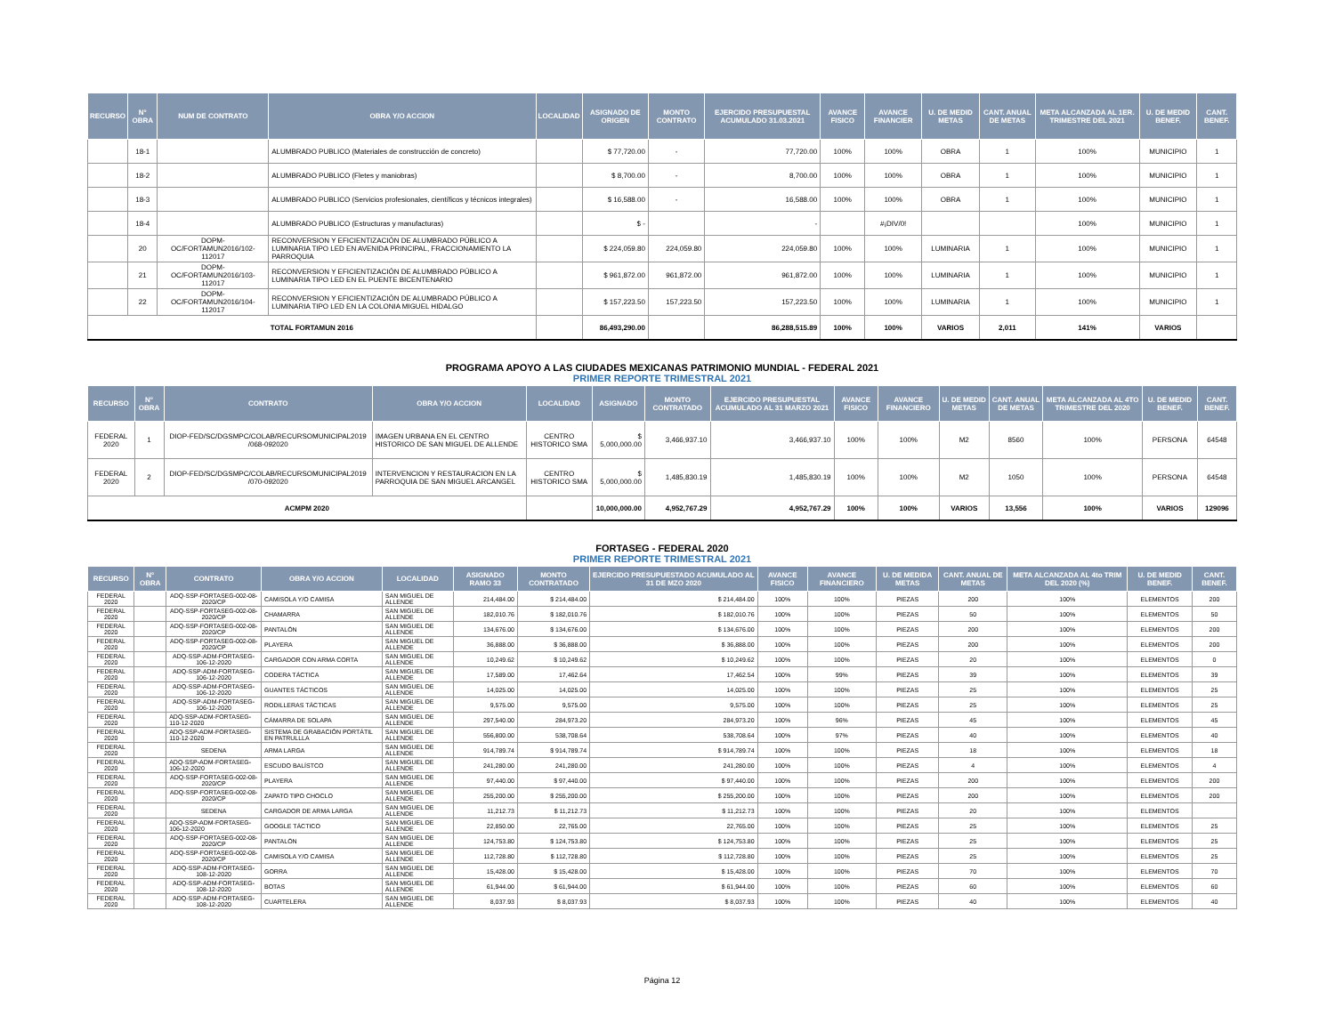| RECURSO | N° OBRA | NUM DE CONTRATO | OBRA Y/O ACCION | LOCALIDAD | ASIGNADO DE ORIGEN | MONTO CONTRATO | EJERCIDO PRESUPUESTAL ACUMULADO 31.03.2021 | AVANCE FISICO | AVANCE FINANCIER | U. DE MEDID METAS | CANT. ANUAL DE METAS | META ALCANZADA AL 1ER. TRIMESTRE DEL 2021 | U. DE MEDID BENEF. | CANT. BENEF. |
| --- | --- | --- | --- | --- | --- | --- | --- | --- | --- | --- | --- | --- | --- | --- |
| | 18-1 | | ALUMBRADO PUBLICO (Materiales de construcción de concreto) | | $ 77,720.00 | - | 77,720.00 | 100% | 100% | OBRA | 1 | 100% | MUNICIPIO | 1 |
| | 18-2 | | ALUMBRADO PUBLICO (Fletes y maniobras) | | $ 8,700.00 | - | 8,700.00 | 100% | 100% | OBRA | 1 | 100% | MUNICIPIO | 1 |
| | 18-3 | | ALUMBRADO PUBLICO (Servicios profesionales, científicos y técnicos integrales) | | $ 16,588.00 | - | 16,588.00 | 100% | 100% | OBRA | 1 | 100% | MUNICIPIO | 1 |
| | 18-4 | | ALUMBRADO PUBLICO (Estructuras y manufacturas) | | $ - | | - | | #¡DIV/0! | | | 100% | MUNICIPIO | 1 |
| | 20 | DOPM-OC/FORTAMUN2016/102-112017 | RECONVERSION Y EFICIENTIZACIÓN DE ALUMBRADO PÚBLICO A LUMINARIA TIPO LED EN AVENIDA PRINCIPAL, FRACCIONAMIENTO LA PARROQUIA | | $ 224,059.80 | 224,059.80 | 224,059.80 | 100% | 100% | LUMINARIA | 1 | 100% | MUNICIPIO | 1 |
| | 21 | DOPM-OC/FORTAMUN2016/103-112017 | RECONVERSION Y EFICIENTIZACIÓN DE ALUMBRADO PÚBLICO A LUMINARIA TIPO LED EN EL PUENTE BICENTENARIO | | $ 961,872.00 | 961,872.00 | 961,872.00 | 100% | 100% | LUMINARIA | 1 | 100% | MUNICIPIO | 1 |
| | 22 | DOPM-OC/FORTAMUN2016/104-112017 | RECONVERSION Y EFICIENTIZACIÓN DE ALUMBRADO PÚBLICO A LUMINARIA TIPO LED EN LA COLONIA MIGUEL HIDALGO | | $ 157,223.50 | 157,223.50 | 157,223.50 | 100% | 100% | LUMINARIA | 1 | 100% | MUNICIPIO | 1 |
| TOTAL FORTAMUN 2016 | | | | | 86,493,290.00 | | 86,288,515.89 | 100% | 100% | VARIOS | 2,011 | 141% | VARIOS | |
PROGRAMA APOYO A LAS CIUDADES MEXICANAS PATRIMONIO MUNDIAL - FEDERAL 2021
PRIMER REPORTE TRIMESTRAL 2021
| RECURSO | N° OBRA | CONTRATO | OBRA Y/O ACCION | LOCALIDAD | ASIGNADO | MONTO CONTRATADO | EJERCIDO PRESUPUESTAL ACUMULADO AL 31 MARZO 2021 | AVANCE FISICO | AVANCE FINANCIERO | U. DE MEDID METAS | CANT. ANUAL DE METAS | META ALCANZADA AL 4TO TRIMESTRE DEL 2020 | U. DE MEDID BENEF. | CANT. BENEF. |
| --- | --- | --- | --- | --- | --- | --- | --- | --- | --- | --- | --- | --- | --- | --- |
| FEDERAL 2020 | 1 | DIOP-FED/SC/DGSMPC/COLAB/RECURSOMUNICIPAL2019 /068-092020 | IMAGEN URBANA EN EL CENTRO HISTORICO DE SAN MIGUEL DE ALLENDE | CENTRO HISTORICO SMA | $ 5,000,000.00 | 3,466,937.10 | 3,466,937.10 | 100% | 100% | M2 | 8560 | 100% | PERSONA | 64548 |
| FEDERAL 2020 | 2 | DIOP-FED/SC/DGSMPC/COLAB/RECURSOMUNICIPAL2019 /070-092020 | INTERVENCION Y RESTAURACION EN LA PARROQUIA DE SAN MIGUEL ARCANGEL | CENTRO HISTORICO SMA | $ 5,000,000.00 | 1,485,830.19 | 1,485,830.19 | 100% | 100% | M2 | 1050 | 100% | PERSONA | 64548 |
| ACMPM 2020 | | | | | 10,000,000.00 | 4,952,767.29 | 4,952,767.29 | 100% | 100% | VARIOS | 13,556 | 100% | VARIOS | 129096 |
FORTASEG - FEDERAL 2020
PRIMER REPORTE TRIMESTRAL 2021
| RECURSO | N° OBRA | CONTRATO | OBRA Y/O ACCION | LOCALIDAD | ASIGNADO RAMO 33 | MONTO CONTRATADO | EJERCIDO PRESUPUESTADO ACUMULADO AL 31 DE MZO 2020 | AVANCE FISICO | AVANCE FINANCIERO | U. DE MEDIDA METAS | CANT. ANUAL DE METAS | META ALCANZADA AL 4to TRIM DEL 2020 (%) | U. DE MEDID BENEF. | CANT. BENEF. |
| --- | --- | --- | --- | --- | --- | --- | --- | --- | --- | --- | --- | --- | --- | --- |
| FEDERAL 2020 | | ADQ-SSP-FORTASEG-002-08-2020/CP | CAMISOLA Y/O CAMISA | SAN MIGUEL DE ALLENDE | 214,484.00 | $ 214,484.00 | $ 214,484.00 | 100% | 100% | PIEZAS | 200 | 100% | ELEMENTOS | 200 |
| FEDERAL 2020 | | ADQ-SSP-FORTASEG-002-08-2020/CP | CHAMARRA | SAN MIGUEL DE ALLENDE | 182,010.76 | $ 182,010.76 | $ 182,010.76 | 100% | 100% | PIEZAS | 50 | 100% | ELEMENTOS | 50 |
| FEDERAL 2020 | | ADQ-SSP-FORTASEG-002-08-2020/CP | PANTALÓN | SAN MIGUEL DE ALLENDE | 134,676.00 | $ 134,676.00 | $ 134,676.00 | 100% | 100% | PIEZAS | 200 | 100% | ELEMENTOS | 200 |
| FEDERAL 2020 | | ADQ-SSP-FORTASEG-002-08-2020/CP | PLAYERA | SAN MIGUEL DE ALLENDE | 36,888.00 | $ 36,888.00 | $ 36,888.00 | 100% | 100% | PIEZAS | 200 | 100% | ELEMENTOS | 200 |
| FEDERAL 2020 | | ADQ-SSP-ADM-FORTASEG-106-12-2020 | CARGADOR CON ARMA CORTA | SAN MIGUEL DE ALLENDE | 10,249.62 | $ 10,249.62 | $ 10,249.62 | 100% | 100% | PIEZAS | 20 | 100% | ELEMENTOS | 0 |
| FEDERAL 2020 | | ADQ-SSP-ADM-FORTASEG-106-12-2020 | CODERA TÁCTICA | SAN MIGUEL DE ALLENDE | 17,589.00 | 17,462.64 | 17,462.54 | 100% | 99% | PIEZAS | 39 | 100% | ELEMENTOS | 39 |
| FEDERAL 2020 | | ADQ-SSP-ADM-FORTASEG-106-12-2020 | GUANTES TÁCTICOS | SAN MIGUEL DE ALLENDE | 14,025.00 | 14,025.00 | 14,025.00 | 100% | 100% | PIEZAS | 25 | 100% | ELEMENTOS | 25 |
| FEDERAL 2020 | | ADQ-SSP-ADM-FORTASEG-106-12-2020 | RODILLERAS TÁCTICAS | SAN MIGUEL DE ALLENDE | 9,575.00 | 9,575.00 | 9,575.00 | 100% | 100% | PIEZAS | 25 | 100% | ELEMENTOS | 25 |
| FEDERAL 2020 | | ADQ-SSP-ADM-FORTASEG-110-12-2020 | CÁMARRA DE SOLAPA | SAN MIGUEL DE ALLENDE | 297,540.00 | 284,973.20 | 284,973.20 | 100% | 96% | PIEZAS | 45 | 100% | ELEMENTOS | 45 |
| FEDERAL 2020 | | ADQ-SSP-ADM-FORTASEG-110-12-2020 | SISTEMA DE GRABACIÓN PORTÁTIL EN PATRULLLA | SAN MIGUEL DE ALLENDE | 556,800.00 | 538,708.64 | 538,708.64 | 100% | 97% | PIEZAS | 40 | 100% | ELEMENTOS | 40 |
| FEDERAL 2020 | | SEDENA | ARMA LARGA | SAN MIGUEL DE ALLENDE | 914,789.74 | $ 914,789.74 | $ 914,789.74 | 100% | 100% | PIEZAS | 18 | 100% | ELEMENTOS | 18 |
| FEDERAL 2020 | | ADQ-SSP-ADM-FORTASEG-106-12-2020 | ESCUDO BALÍSTCO | SAN MIGUEL DE ALLENDE | 241,280.00 | 241,280.00 | 241,280.00 | 100% | 100% | PIEZAS | 4 | 100% | ELEMENTOS | 4 |
| FEDERAL 2020 | | ADQ-SSP-FORTASEG-002-08-2020/CP | PLAYERA | SAN MIGUEL DE ALLENDE | 97,440.00 | $ 97,440.00 | $ 97,440.00 | 100% | 100% | PIEZAS | 200 | 100% | ELEMENTOS | 200 |
| FEDERAL 2020 | | ADQ-SSP-FORTASEG-002-08-2020/CP | ZAPATO TIPO CHOCLO | SAN MIGUEL DE ALLENDE | 255,200.00 | $ 255,200.00 | $ 255,200.00 | 100% | 100% | PIEZAS | 200 | 100% | ELEMENTOS | 200 |
| FEDERAL 2020 | | SEDENA | CARGADOR DE ARMA LARGA | SAN MIGUEL DE ALLENDE | 11,212.73 | $ 11,212.73 | $ 11,212.73 | 100% | 100% | PIEZAS | 20 | 100% | ELEMENTOS | |
| FEDERAL 2020 | | ADQ-SSP-ADM-FORTASEG-106-12-2020 | GOOGLE TÁCTICO | SAN MIGUEL DE ALLENDE | 22,850.00 | 22,765.00 | 22,765.00 | 100% | 100% | PIEZAS | 25 | 100% | ELEMENTOS | 25 |
| FEDERAL 2020 | | ADQ-SSP-FORTASEG-002-08-2020/CP | PANTALÓN | SAN MIGUEL DE ALLENDE | 124,753.80 | $ 124,753.80 | $ 124,753.80 | 100% | 100% | PIEZAS | 25 | 100% | ELEMENTOS | 25 |
| FEDERAL 2020 | | ADQ-SSP-FORTASEG-002-08-2020/CP | CAMISOLA Y/O CAMISA | SAN MIGUEL DE ALLENDE | 112,728.80 | $ 112,728.80 | $ 112,728.80 | 100% | 100% | PIEZAS | 25 | 100% | ELEMENTOS | 25 |
| FEDERAL 2020 | | ADQ-SSP-ADM-FORTASEG-108-12-2020 | GORRA | SAN MIGUEL DE ALLENDE | 15,428.00 | $ 15,428.00 | $ 15,428.00 | 100% | 100% | PIEZAS | 70 | 100% | ELEMENTOS | 70 |
| FEDERAL 2020 | | ADQ-SSP-ADM-FORTASEG-108-12-2020 | BOTAS | SAN MIGUEL DE ALLENDE | 61,944.00 | $ 61,944.00 | $ 61,944.00 | 100% | 100% | PIEZAS | 60 | 100% | ELEMENTOS | 60 |
| FEDERAL 2020 | | ADQ-SSP-ADM-FORTASEG-108-12-2020 | CUARTELERA | SAN MIGUEL DE ALLENDE | 8,037.93 | $ 8,037.93 | $ 8,037.93 | 100% | 100% | PIEZAS | 40 | 100% | ELEMENTOS | 40 |
Página 12